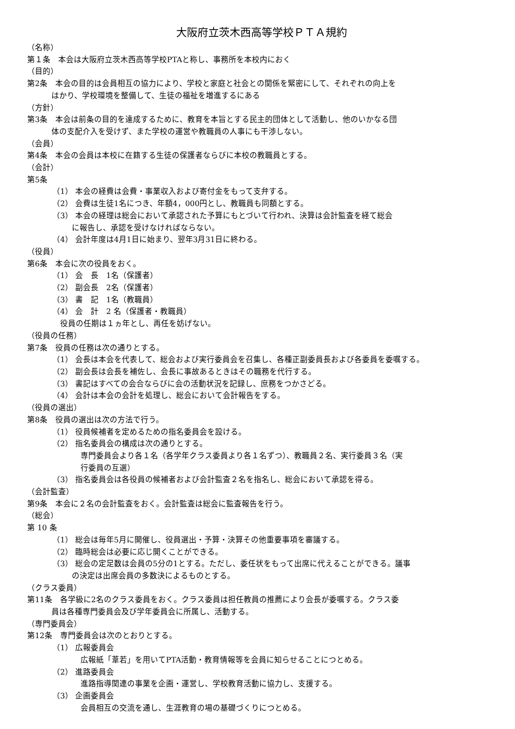大阪府立茨木西高等学校ＰＴＡ規約
（名称）
第１条　本会は大阪府立茨木西高等学校PTAと称し、事務所を本校内におく
（目的）
第2条　本会の目的は会員相互の協力により、学校と家庭と社会との関係を緊密にして、それぞれの向上を
はかり、学校環境を整備して、生徒の福祉を増進するにある
（方針）
第3条　本会は前条の目的を達成するために、教育を本旨とする民主的団体として活動し、他のいかなる団
体の支配介入を受けず、また学校の運営や教職員の人事にも干渉しない。
（会員）
第4条　本会の会員は本校に在籍する生徒の保護者ならびに本校の教職員とする。
（会計）
第5条
（1） 本会の経費は会費・事業収入および寄付金をもって支弁する。
（2） 会費は生徒1名につき、年額4，000円とし、教職員も同額とする。
（3） 本会の経理は総会において承認された予算にもとづいて行われ、決算は会計監査を経て総会
に報告し、承認を受けなければならない。
（4） 会計年度は4月1日に始まり、翌年3月31日に終わる。
（役員）
第6条　本会に次の役員をおく。
（1） 会　長　1名（保護者）
（2） 副会長　2名（保護者）
（3） 書　記　1名（教職員）
（4） 会　計　2 名（保護者・教職員）
　役員の任期は１ヵ年とし、再任を妨げない。
（役員の任務）
第7条　役員の任務は次の通りとする。
（1） 会長は本会を代表して、総会および実行委員会を召集し、各種正副委員長および各委員を委嘱する。
（2） 副会長は会長を補佐し、会長に事故あるときはその職務を代行する。
（3） 書記はすべての会合ならびに会の活動状況を記録し、庶務をつかさどる。
（4） 会計は本会の会計を処理し、総会において会計報告をする。
（役員の選出）
第8条　役員の選出は次の方法で行う。
（1） 役員候補者を定めるための指名委員会を設ける。
（2） 指名委員会の構成は次の通りとする。
専門委員会より各１名（各学年クラス委員より各１名ずつ）、教職員２名、実行委員３名（実
行委員の互選）
（3） 指名委員会は各役員の候補者および会計監査２名を指名し、総会において承認を得る。
（会計監査）
第9条　本会に２名の会計監査をおく。会計監査は総会に監査報告を行う。
（総会）
第 10 条
（1） 総会は毎年5月に開催し、役員選出・予算・決算その他重要事項を審議する。
（2） 臨時総会は必要に応じ開くことができる。
（3） 総会の定足数は会員の5分の1とする。ただし、委任状をもって出席に代えることができる。議事
の決定は出席会員の多数決によるものとする。
（クラス委員）
第11条　各学級に2名のクラス委員をおく。クラス委員は担任教員の推薦により会長が委嘱する。クラス委
員は各種専門委員会及び学年委員会に所属し、活動する。
（専門委員会）
第12条　専門委員会は次のとおりとする。
（1） 広報委員会
広報紙「葦若」を用いてPTA活動・教育情報等を会員に知らせることにつとめる。
（2） 進路委員会
進路指導関連の事業を企画・運営し、学校教育活動に協力し、支援する。
（3） 企画委員会
会員相互の交流を通し、生涯教育の場の基礎づくりにつとめる。